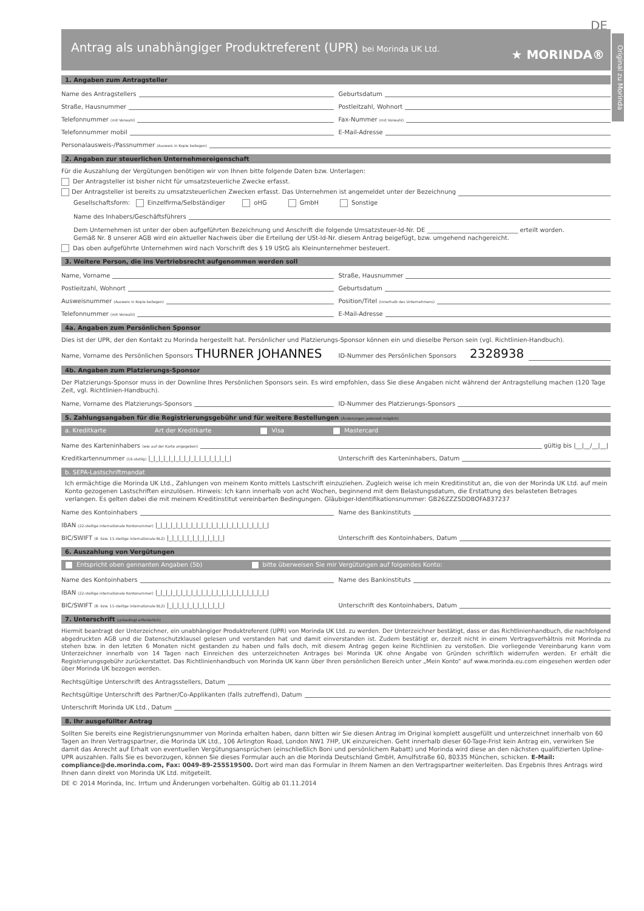DE
Original zu Morinda
Antrag als unabhängiger Produktreferent (UPR) bei Morinda UK Ltd.
★ MORINDA®
1. Angaben zum Antragsteller
Name des Antragstellers
Geburtsdatum
Straße, Hausnummer
Postleitzahl, Wohnort
Telefonnummer (mit Vorwahl)
Fax-Nummer (mit Vorwahl)
Telefonnummer mobil
E-Mail-Adresse
Personalausweis-/Passnummer (Ausweis in Kopie beilegen)
2. Angaben zur steuerlichen Unternehmereigenschaft
Für die Auszahlung der Vergütungen benötigen wir von Ihnen bitte folgende Daten bzw. Unterlagen:
Der Antragsteller ist bisher nicht für umsatzsteuerliche Zwecke erfasst.
Der Antragsteller ist bereits zu umsatzsteuerlichen Zwecken erfasst. Das Unternehmen ist angemeldet unter der Bezeichnung
Gesellschaftsform: Einzelfirma/Selbständiger oHG GmbH Sonstige
Name des Inhabers/Geschäftsführers
Dem Unternehmen ist unter der oben aufgeführten Bezeichnung und Anschrift die folgende Umsatzsteuer-Id-Nr. DE ______________________________ erteilt worden.
Gemäß Nr. 8 unserer AGB wird ein aktueller Nachweis über die Erteilung der USt-Id-Nr. diesem Antrag beigefügt, bzw. umgehend nachgereicht.
Das oben aufgeführte Unternehmen wird nach Vorschrift des § 19 UStG als Kleinunternehmer besteuert.
3. Weitere Person, die ins Vertriebsrecht aufgenommen werden soll
Name, Vorname
Straße, Hausnummer
Postleitzahl, Wohnort
Geburtsdatum
Ausweisnummer (Ausweis in Kopie beilegen)
Position/Titel (innerhalb des Unternehmens)
Telefonnummer (mit Vorwahl)
E-Mail-Adresse
4a. Angaben zum Persönlichen Sponsor
Dies ist der UPR, der den Kontakt zu Morinda hergestellt hat. Persönlicher und Platzierungs-Sponsor können ein und dieselbe Person sein (vgl. Richtlinien-Handbuch).
Name, Vorname des Persönlichen Sponsors THURNER JOHANNES
ID-Nummer des Persönlichen Sponsors 2328938
4b. Angaben zum Platzierungs-Sponsor
Der Platzierungs-Sponsor muss in der Downline Ihres Persönlichen Sponsors sein. Es wird empfohlen, dass Sie diese Angaben nicht während der Antragstellung machen (120 Tage Zeit, vgl. Richtlinien-Handbuch).
Name, Vorname des Platzierungs-Sponsors
ID-Nummer des Platzierungs-Sponsors
5. Zahlungsangaben für die Registrierungsgebühr und für weitere Bestellungen (Änderungen jederzeit möglich)
a. Kreditkarte Art der Kreditkarte Visa Mastercard
Name des Karteninhabers (wie auf der Karte angegeben) gültig bis |__|__/__|__|
Kreditkartennummer (16-stellig) |_|_|_|_|_|_|_|_|_|_|_|_|_|_|_|_|
Unterschrift des Karteninhabers, Datum
b. SEPA-Lastschriftmandat
Ich ermächtige die Morinda UK Ltd., Zahlungen von meinem Konto mittels Lastschrift einzuziehen. Zugleich weise ich mein Kreditinstitut an, die von der Morinda UK Ltd. auf mein Konto gezogenen Lastschriften einzulösen. Hinweis: Ich kann innerhalb von acht Wochen, beginnend mit dem Belastungsdatum, die Erstattung des belasteten Betrages verlangen. Es gelten dabei die mit meinem Kreditinstitut vereinbarten Bedingungen. Gläubiger-Identifikationsnummer: GB26ZZZSDDBOFA837237
Name des Kontoinhabers
Name des Bankinstituts
IBAN (22-stellige internationale Kontonummer) |_|_|_|_|_|_|_|_|_|_|_|_|_|_|_|_|_|_|_|_|_|_|
BIC/SWIFT (8- bzw. 11-stellige internationale BLZ) |_|_|_|_|_|_|_|_|_|_|_|
Unterschrift des Kontoinhabers, Datum
6. Auszahlung von Vergütungen
Entspricht oben gennanten Angaben (5b) bitte überweisen Sie mir Vergütungen auf folgendes Konto:
Name des Kontoinhabers
Name des Bankinstituts
IBAN (22-stellige internationale Kontonummer) |_|_|_|_|_|_|_|_|_|_|_|_|_|_|_|_|_|_|_|_|_|_|
BIC/SWIFT (8- bzw. 11-stellige internationale BLZ) |_|_|_|_|_|_|_|_|_|_|_|
Unterschrift des Kontoinhabers, Datum
7. Unterschrift (unbedingt erforderlich)
Hiermit beantragt der Unterzeichner, ein unabhängiger Produktreferent (UPR) von Morinda UK Ltd. zu werden. Der Unterzeichner bestätigt, dass er das Richtlinienhandbuch, die nachfolgend abgedruckten AGB und die Datenschutzklausel gelesen und verstanden hat und damit einverstanden ist. Zudem bestätigt er, derzeit nicht in einem Vertragsverhältnis mit Morinda zu stehen bzw. in den letzten 6 Monaten nicht gestanden zu haben und falls doch, mit diesem Antrag gegen keine Richtlinien zu verstoßen. Die vorliegende Vereinbarung kann vom Unterzeichner innerhalb von 14 Tagen nach Einreichen des unterzeichneten Antrages bei Morinda UK ohne Angabe von Gründen schriftlich widerrufen werden. Er erhält die Registrierungsgebühr zurückerstattet. Das Richtlinienhandbuch von Morinda UK kann über Ihren persönlichen Bereich unter „Mein Konto“ auf www.morinda.eu.com eingesehen werden oder über Morinda UK bezogen werden.
Rechtsgültige Unterschrift des Antragsstellers, Datum
Rechtsgültige Unterschrift des Partner/Co-Applikanten (falls zutreffend), Datum
Unterschrift Morinda UK Ltd., Datum
8. Ihr ausgefüllter Antrag
Sollten Sie bereits eine Registrierungsnummer von Morinda erhalten haben, dann bitten wir Sie diesen Antrag im Original komplett ausgefüllt und unterzeichnet innerhalb von 60 Tagen an Ihren Vertragspartner, die Morinda UK Ltd., 106 Arlington Road, London NW1 7HP, UK einzureichen. Geht innerhalb dieser 60-Tage-Frist kein Antrag ein, verwirken Sie damit das Anrecht auf Erhalt von eventuellen Vergütungsansprüchen (einschließlich Boni und persönlichem Rabatt) und Morinda wird diese an den nächsten qualifizierten Upline-UPR auszahlen. Falls Sie es bevorzugen, können Sie dieses Formular auch an die Morinda Deutschland GmbH, Arnulfstraße 60, 80335 München, schicken. E-Mail: compliance@de.morinda.com, Fax: 0049-89-255519500. Dort wird man das Formular in Ihrem Namen an den Vertragspartner weiterleiten. Das Ergebnis Ihres Antrags wird Ihnen dann direkt von Morinda UK Ltd. mitgeteilt.
DE © 2014 Morinda, Inc. Irrtum und Änderungen vorbehalten. Gültig ab 01.11.2014